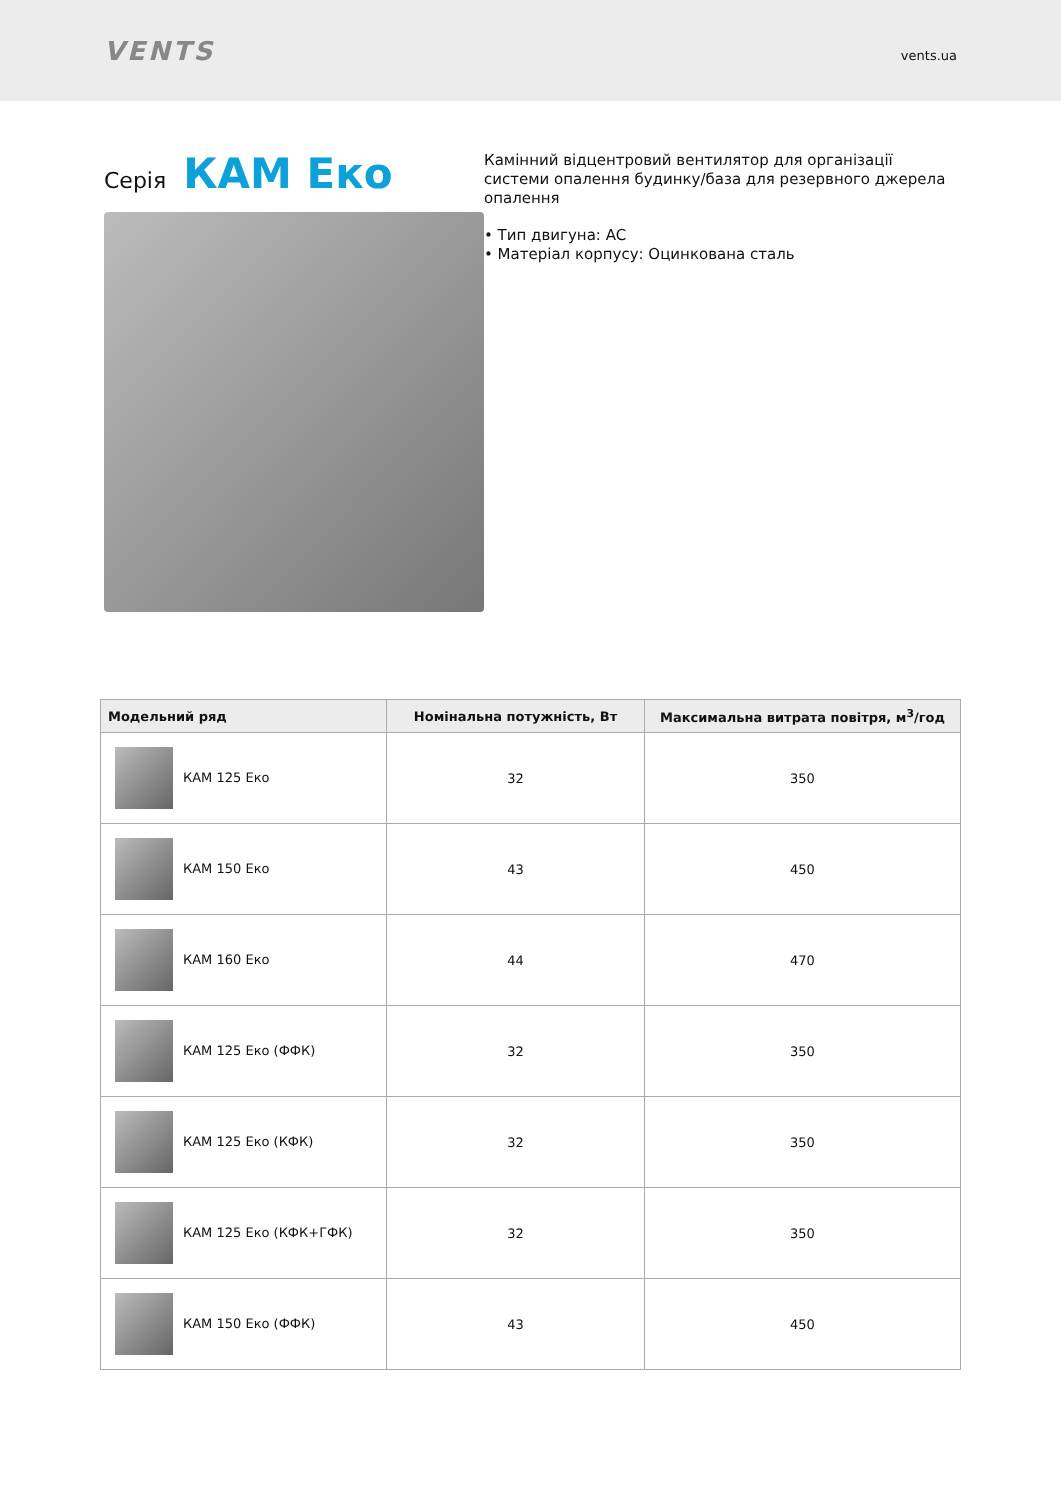VENTS
vents.ua
Серія КАМ Еко
Камінний відцентровий вентилятор для організації системи опалення будинку/база для резервного джерела опалення
• Тип двигуна: AC
• Матеріал корпусу: Оцинкована сталь
| Модельний ряд | Номінальна потужність, Вт | Максимальна витрата повітря, м<sup>3</sup>/год |
| --- | --- | --- |
| КАМ 125 Еко | 32 | 350 |
| КАМ 150 Еко | 43 | 450 |
| КАМ 160 Еко | 44 | 470 |
| КАМ 125 Еко (ФФК) | 32 | 350 |
| КАМ 125 Еко (КФК) | 32 | 350 |
| КАМ 125 Еко (КФК+ГФК) | 32 | 350 |
| КАМ 150 Еко (ФФК) | 43 | 450 |